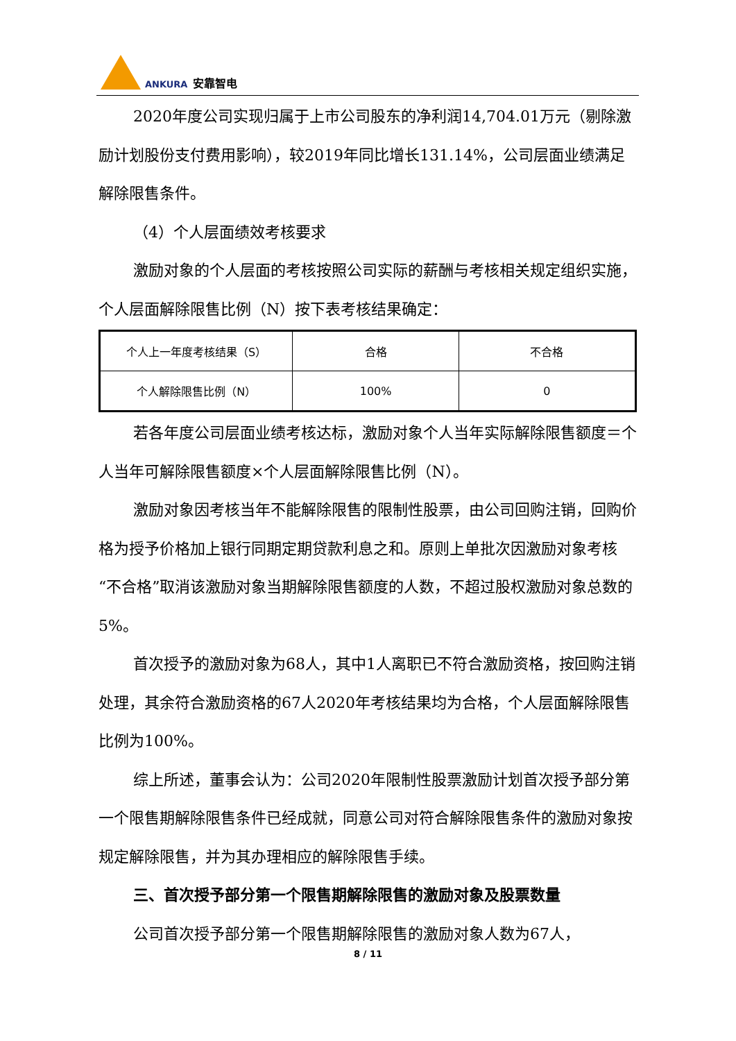ANKURA 安靠智电
2020年度公司实现归属于上市公司股东的净利润14,704.01万元（剔除激励计划股份支付费用影响），较2019年同比增长131.14%，公司层面业绩满足解除限售条件。
（4）个人层面绩效考核要求
激励对象的个人层面的考核按照公司实际的薪酬与考核相关规定组织实施，个人层面解除限售比例（N）按下表考核结果确定：
| 个人上一年度考核结果（S） | 合格 | 不合格 |
| 个人解除限售比例（N） | 100% | 0 |
若各年度公司层面业绩考核达标，激励对象个人当年实际解除限售额度＝个人当年可解除限售额度×个人层面解除限售比例（N）。
激励对象因考核当年不能解除限售的限制性股票，由公司回购注销，回购价格为授予价格加上银行同期定期贷款利息之和。原则上单批次因激励对象考核“不合格”取消该激励对象当期解除限售额度的人数，不超过股权激励对象总数的5%。
首次授予的激励对象为68人，其中1人离职已不符合激励资格，按回购注销处理，其余符合激励资格的67人2020年考核结果均为合格，个人层面解除限售比例为100%。
综上所述，董事会认为：公司2020年限制性股票激励计划首次授予部分第一个限售期解除限售条件已经成就，同意公司对符合解除限售条件的激励对象按规定解除限售，并为其办理相应的解除限售手续。
三、首次授予部分第一个限售期解除限售的激励对象及股票数量
公司首次授予部分第一个限售期解除限售的激励对象人数为67人，
8 / 11